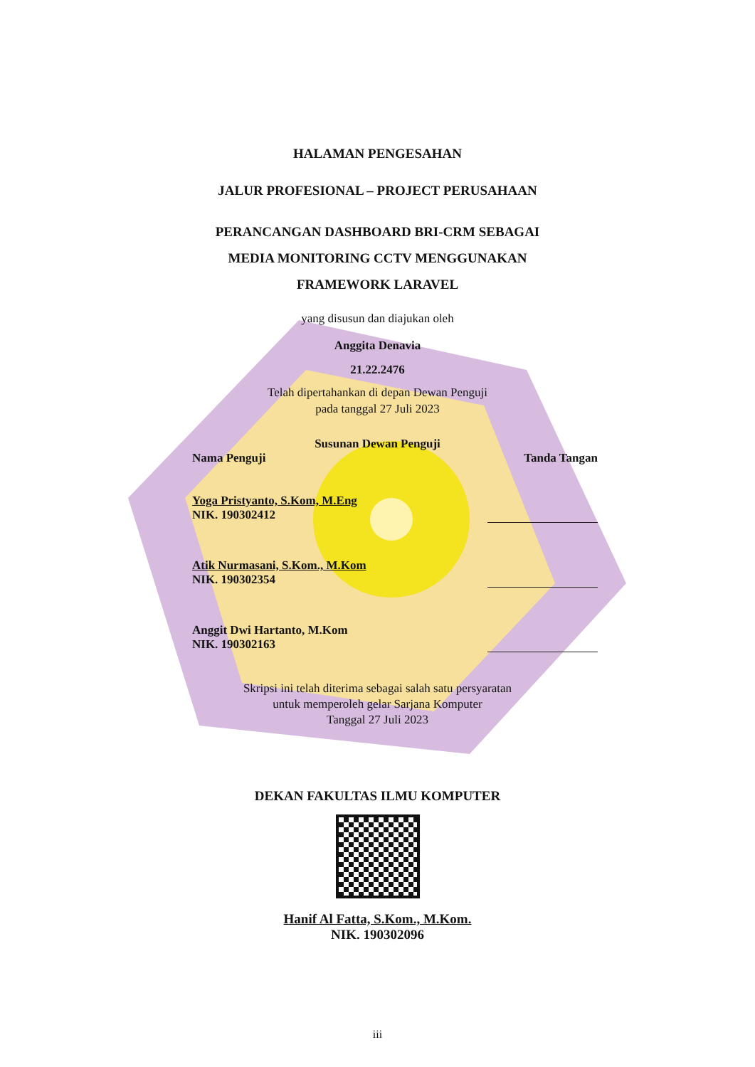HALAMAN PENGESAHAN
JALUR PROFESIONAL – PROJECT PERUSAHAAN
PERANCANGAN DASHBOARD BRI-CRM SEBAGAI
MEDIA MONITORING CCTV MENGGUNAKAN
FRAMEWORK LARAVEL
yang disusun dan diajukan oleh
Anggita Denavia
21.22.2476
Telah dipertahankan di depan Dewan Penguji
pada tanggal 27 Juli 2023
Susunan Dewan Penguji
Nama Penguji Tanda Tangan
Yoga Pristyanto, S.Kom, M.Eng
NIK. 190302412
Atik Nurmasani, S.Kom., M.Kom
NIK. 190302354
Anggit Dwi Hartanto, M.Kom
NIK. 190302163
Skripsi ini telah diterima sebagai salah satu persyaratan
untuk memperoleh gelar Sarjana Komputer
Tanggal 27 Juli 2023
DEKAN FAKULTAS ILMU KOMPUTER
Hanif Al Fatta, S.Kom., M.Kom.
NIK. 190302096
iii